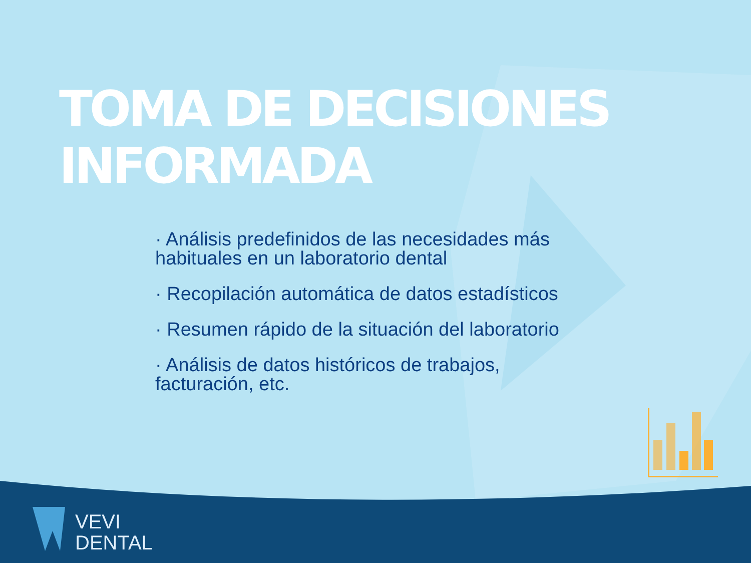TOMA DE DECISIONES INFORMADA
· Análisis predefinidos de las necesidades más habituales en un laboratorio dental
· Recopilación automática de datos estadísticos
· Resumen rápido de la situación del laboratorio
· Análisis de datos históricos de trabajos, facturación, etc.
VEVI
DENTAL